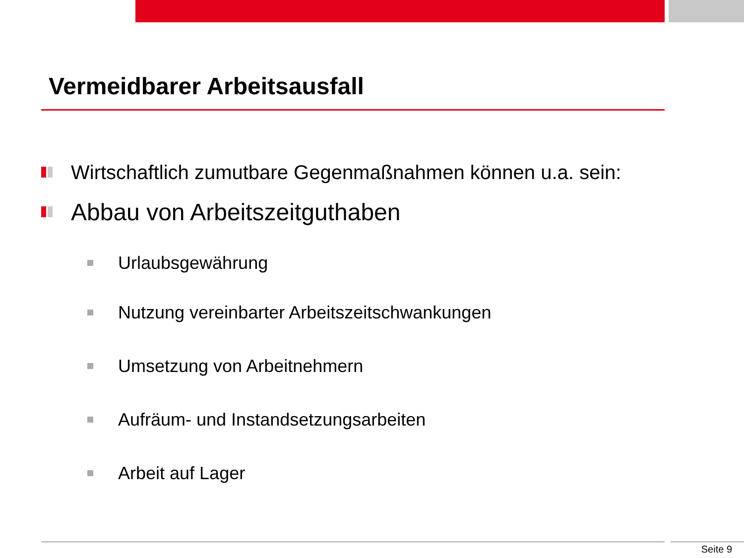Vermeidbarer Arbeitsausfall
Wirtschaftlich zumutbare Gegenmaßnahmen können u.a. sein:
Abbau von Arbeitszeitguthaben
Urlaubsgewährung
Nutzung vereinbarter Arbeitszeitschwankungen
Umsetzung von Arbeitnehmern
Aufräum- und Instandsetzungsarbeiten
Arbeit auf Lager
Seite 9